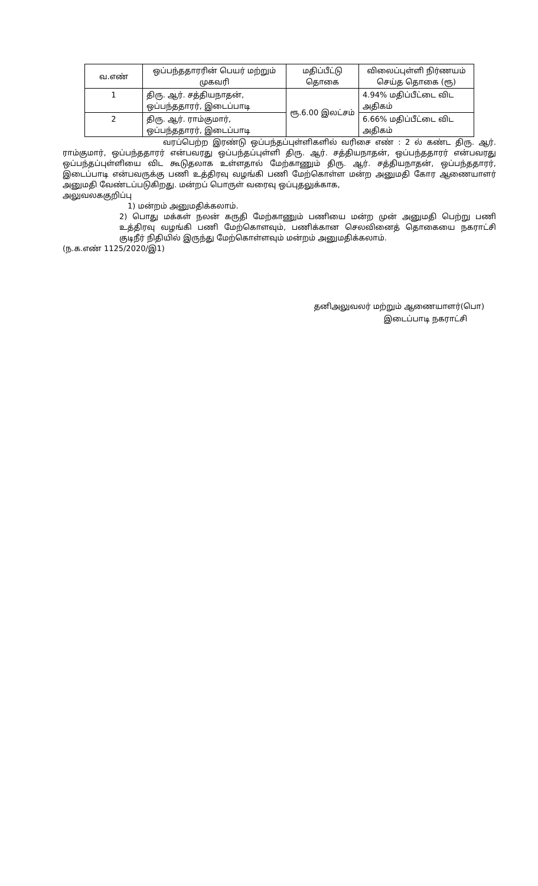| வ.எண் | ஒப்பந்ததாரரின் பெயர் மற்றும் முகவரி | மதிப்பீட்டு தொகை | விலைப்புள்ளி நிர்ணயம் செய்த தொகை (ரூ) |
| --- | --- | --- | --- |
| 1 | திரு. ஆர். சத்தியநாதன், ஒப்பந்ததாரர், இடைப்பாடி | ரூ.6.00 இலட்சம் | 4.94% மதிப்பீட்டை விட அதிகம் |
| 2 | திரு. ஆர். ராம்குமார், ஒப்பந்ததாரர், இடைப்பாடி | | 6.66% மதிப்பீட்டை விட அதிகம் |
வரப்பெற்ற இரண்டு ஒப்பந்தப்புள்ளிகளில் வரிசை எண் : 2 ல் கண்ட திரு. ஆர். ராம்குமார், ஒப்பந்ததாரர் என்பவரது ஒப்பந்தப்புள்ளி திரு. ஆர். சத்தியநாதன், ஒப்பந்ததாரர் என்பவரது ஒப்பந்தப்புள்ளியை விட கூடுதலாக உள்ளதால் மேற்காணும் திரு. ஆர். சத்தியநாதன், ஒப்பந்ததாரர், இடைப்பாடி என்பவருக்கு பணி உத்திரவு வழங்கி பணி மேற்கொள்ள மன்ற அனுமதி கோர ஆணையாளர் அனுமதி வேண்டப்படுகிறது. மன்றப் பொருள் வரைவு ஒப்புதலுக்காக,
அலுவலககுறிப்பு
1) மன்றம் அனுமதிக்கலாம்.
2) பொது மக்கள் நலன் கருதி மேற்காணும் பணியை மன்ற முன் அனுமதி பெற்று பணி உத்திரவு வழங்கி பணி மேற்கொளவும், பணிக்கான செலவினைத் தொகையை நகராட்சி குடிநீர் நிதியில் இருந்து மேற்கொள்ளவும் மன்றம் அனுமதிக்கலாம்.
(ந.க.எண் 1125/2020/இ1)
தனிஅலுவலர் மற்றும் ஆணையாளர்(பொ)
இடைப்பாடி நகராட்சி